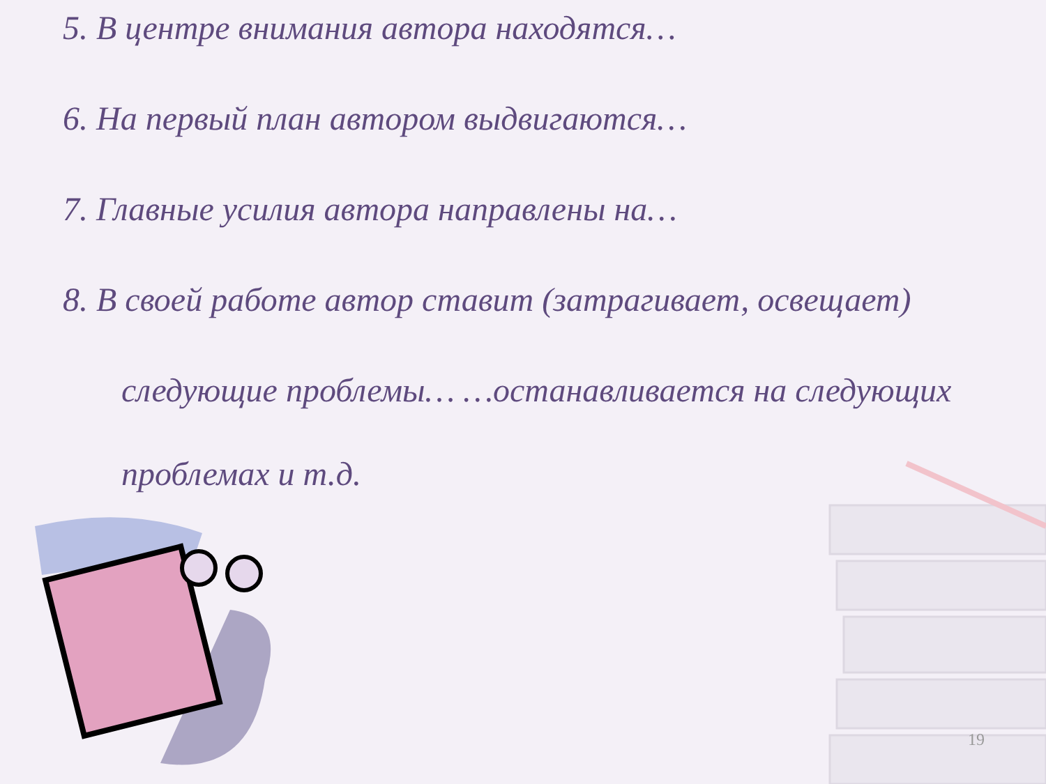5. В центре внимания автора находятся…
6. На первый план автором выдвигаются…
7. Главные усилия автора направлены на…
8. В своей работе автор ставит (затрагивает, освещает)
следующие проблемы… …останавливается на следующих
проблемах и т.д.
19